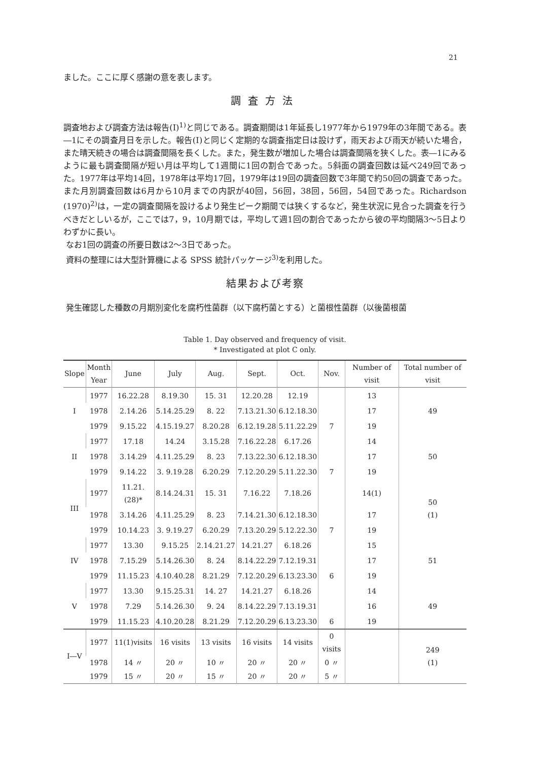21
ました。ここに厚く感謝の意を表します。
調査方法
調査地および調査方法は報告(Ⅰ)<sup>1)</sup>と同じである。調査期間は1年延長し1977年から1979年の3年間である。表―1にその調査月日を示した。報告(Ⅰ)と同じく定期的な調査指定日は設けず，雨天および雨天が続いた場合，また晴天続きの場合は調査間隔を長くした。また，発生数が増加した場合は調査間隔を狭くした。表―1にみるように最も調査間隔が短い月は平均して1週間に1回の割合であった。5斜面の調査回数は延べ249回であった。1977年は平均14回，1978年は平均17回，1979年は19回の調査回数で3年間で約50回の調査であった。また月別調査回数は6月から10月までの内訳が40回，56回，38回，56回，54回であった。Richardson (1970)<sup>2)</sup>は，一定の調査間隔を設けるより発生ピーク期間では狭くするなど，発生状況に見合った調査を行うべきだとしいるが，ここでは7，9，10月期では，平均して週1回の割合であったから彼の平均間隔3～5日よりわずかに長い。
なお1回の調査の所要日数は2～3日であった。
資料の整理には大型計算機による SPSS 統計パッケージ<sup>3)</sup>を利用した。
結果および考察
発生確認した種数の月期別変化を腐朽性菌群（以下腐朽菌とする）と菌根性菌群（以後菌根菌
Table 1. Day observed and frequency of visit.
* Investigated at plot C only.
| Slope | Month Year | June | July | Aug. | Sept. | Oct. | Nov. | Number of visit | Total number of visit |
| --- | --- | --- | --- | --- | --- | --- | --- | --- | --- |
| I | 1977 | 16.22.28 | 8.19.30 | 15. 31 | 12.20.28 | 12.19 | | 13 | 49 |
| | 1978 | 2.14.26 | 5.14.25.29 | 8. 22 | 7.13.21.30 | 6.12.18.30 | | 17 | |
| | 1979 | 9.15.22 | 4.15.19.27 | 8.20.28 | 6.12.19.28 | 5.11.22.29 | 7 | 19 | |
| II | 1977 | 17.18 | 14.24 | 3.15.28 | 7.16.22.28 | 6.17.26 | | 14 | 50 |
| | 1978 | 3.14.29 | 4.11.25.29 | 8. 23 | 7.13.22.30 | 6.12.18.30 | | 17 | |
| | 1979 | 9.14.22 | 3. 9.19.28 | 6.20.29 | 7.12.20.29 | 5.11.22.30 | 7 | 19 | |
| III | 1977 | 11.21.(28)* | 8.14.24.31 | 15. 31 | 7.16.22 | 7.18.26 | | 14(1) | 50 (1) |
| | 1978 | 3.14.26 | 4.11.25.29 | 8. 23 | 7.14.21.30 | 6.12.18.30 | | 17 | |
| | 1979 | 10.14.23 | 3. 9.19.27 | 6.20.29 | 7.13.20.29 | 5.12.22.30 | 7 | 19 | |
| IV | 1977 | 13.30 | 9.15.25 | 2.14.21.27 | 14.21.27 | 6.18.26 | | 15 | 51 |
| | 1978 | 7.15.29 | 5.14.26.30 | 8. 24 | 8.14.22.29 | 7.12.19.31 | | 17 | |
| | 1979 | 11.15.23 | 4.10.40.28 | 8.21.29 | 7.12.20.29 | 6.13.23.30 | 6 | 19 | |
| V | 1977 | 13.30 | 9.15.25.31 | 14. 27 | 14.21.27 | 6.18.26 | | 14 | 49 |
| | 1978 | 7.29 | 5.14.26.30 | 9. 24 | 8.14.22.29 | 7.13.19.31 | | 16 | |
| | 1979 | 11.15.23 | 4.10.20.28 | 8.21.29 | 7.12.20.29 | 6.13.23.30 | 6 | 19 | |
| I―V | 1977 | 11(1)visits | 16 visits | 13 visits | 16 visits | 14 visits | 0 visits | | 249 (1) |
| | 1978 | 14 〃 | 20 〃 | 10 〃 | 20 〃 | 20 〃 | 0 〃 | | |
| | 1979 | 15 〃 | 20 〃 | 15 〃 | 20 〃 | 20 〃 | 5 〃 | | |